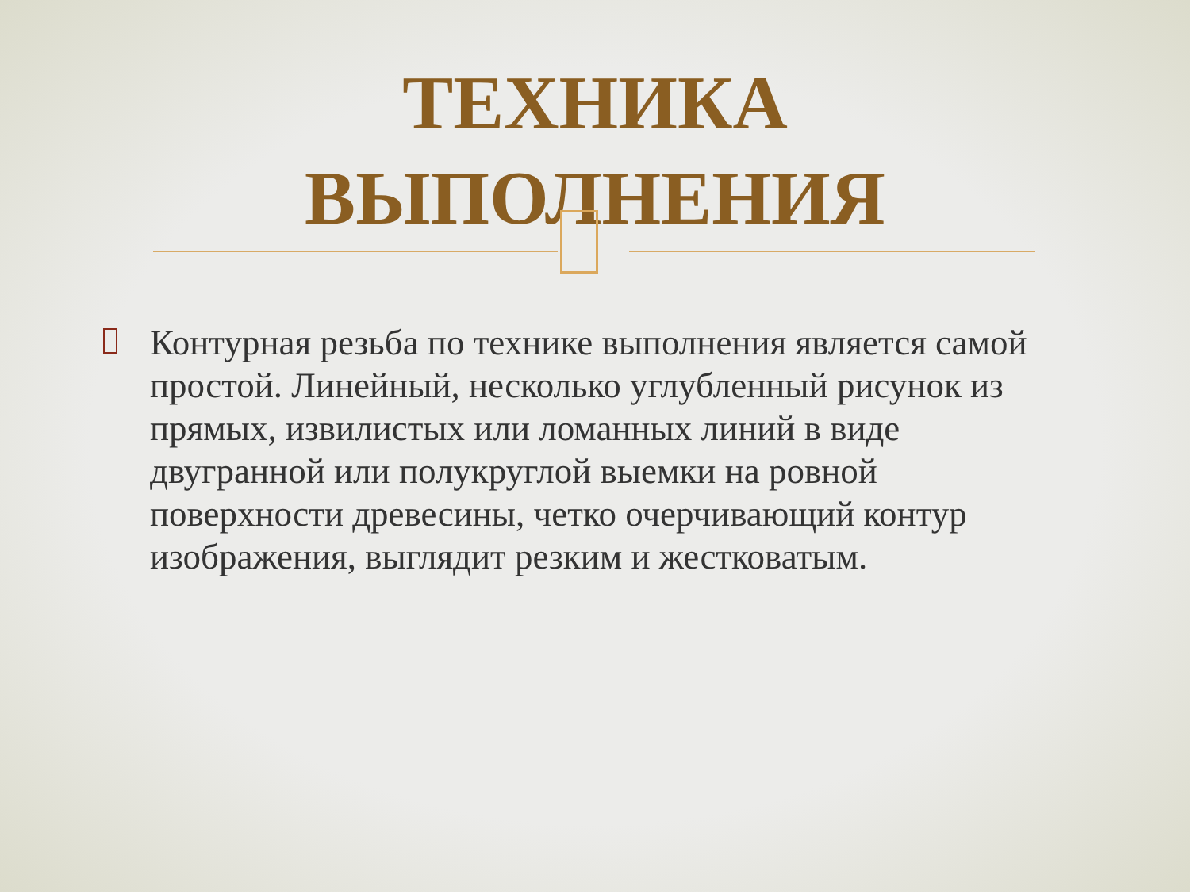ТЕХНИКА
ВЫПОЛНЕНИЯ
Контурная резьба по технике выполнения является самой простой. Линейный, несколько углубленный рисунок из прямых, извилистых или ломанных линий в виде двугранной или полукруглой выемки на ровной поверхности древесины, четко очерчивающий контур изображения, выглядит резким и жестковатым.